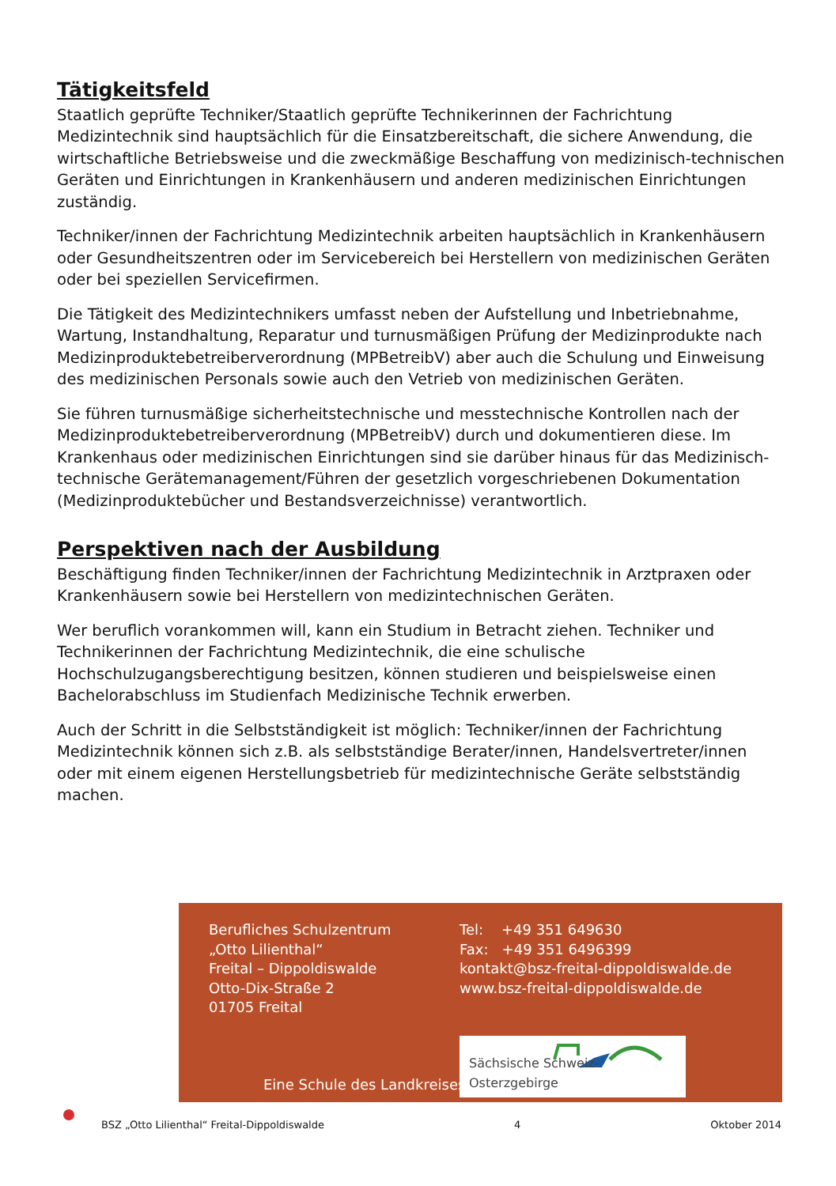Tätigkeitsfeld
Staatlich geprüfte Techniker/Staatlich geprüfte Technikerinnen der Fachrichtung Medizintechnik sind hauptsächlich für die Einsatzbereitschaft, die sichere Anwendung, die wirtschaftliche Betriebsweise und die zweckmäßige Beschaffung von medizinisch-technischen Geräten und Einrichtungen in Krankenhäusern und anderen medizinischen Einrichtungen zuständig.
Techniker/innen der Fachrichtung Medizintechnik arbeiten hauptsächlich in Krankenhäusern oder Gesundheitszentren oder im Servicebereich bei Herstellern von medizinischen Geräten oder bei speziellen Servicefirmen.
Die Tätigkeit des Medizintechnikers umfasst neben der Aufstellung und Inbetriebnahme, Wartung, Instandhaltung, Reparatur und turnusmäßigen Prüfung der Medizinprodukte nach Medizinproduktebetreiberverordnung (MPBetreibV) aber auch die Schulung und Einweisung des medizinischen Personals sowie auch den Vetrieb von medizinischen Geräten.
Sie führen turnusmäßige sicherheitstechnische und messtechnische Kontrollen nach der Medizinproduktebetreiberverordnung (MPBetreibV) durch und dokumentieren diese. Im Krankenhaus oder medizinischen Einrichtungen sind sie darüber hinaus für das Medizinisch-technische Gerätemanagement/Führen der gesetzlich vorgeschriebenen Dokumentation (Medizinproduktebücher und Bestandsverzeichnisse) verantwortlich.
Perspektiven nach der Ausbildung
Beschäftigung finden Techniker/innen der Fachrichtung Medizintechnik in Arztpraxen oder Krankenhäusern sowie bei Herstellern von medizintechnischen Geräten.
Wer beruflich vorankommen will, kann ein Studium in Betracht ziehen. Techniker und Technikerinnen der Fachrichtung Medizintechnik, die eine schulische Hochschulzugangsberechtigung besitzen, können studieren und beispielsweise einen Bachelorabschluss im Studienfach Medizinische Technik erwerben.
Auch der Schritt in die Selbstständigkeit ist möglich: Techniker/innen der Fachrichtung Medizintechnik können sich z.B. als selbstständige Berater/innen, Handelsvertreter/innen oder mit einem eigenen Herstellungsbetrieb für medizintechnische Geräte selbstständig machen.
Berufliches Schulzentrum
„Otto Lilienthal“
Freital – Dippoldiswalde
Otto-Dix-Straße 2
01705 Freital
Tel: +49 351 649630
Fax: +49 351 6496399
kontakt@bsz-freital-dippoldiswalde.de
www.bsz-freital-dippoldiswalde.de
Eine Schule des Landkreises
Sächsische Schweiz-Osterzgebirge
BSZ „Otto Lilienthal“ Freital-Dippoldiswalde 4 Oktober 2014